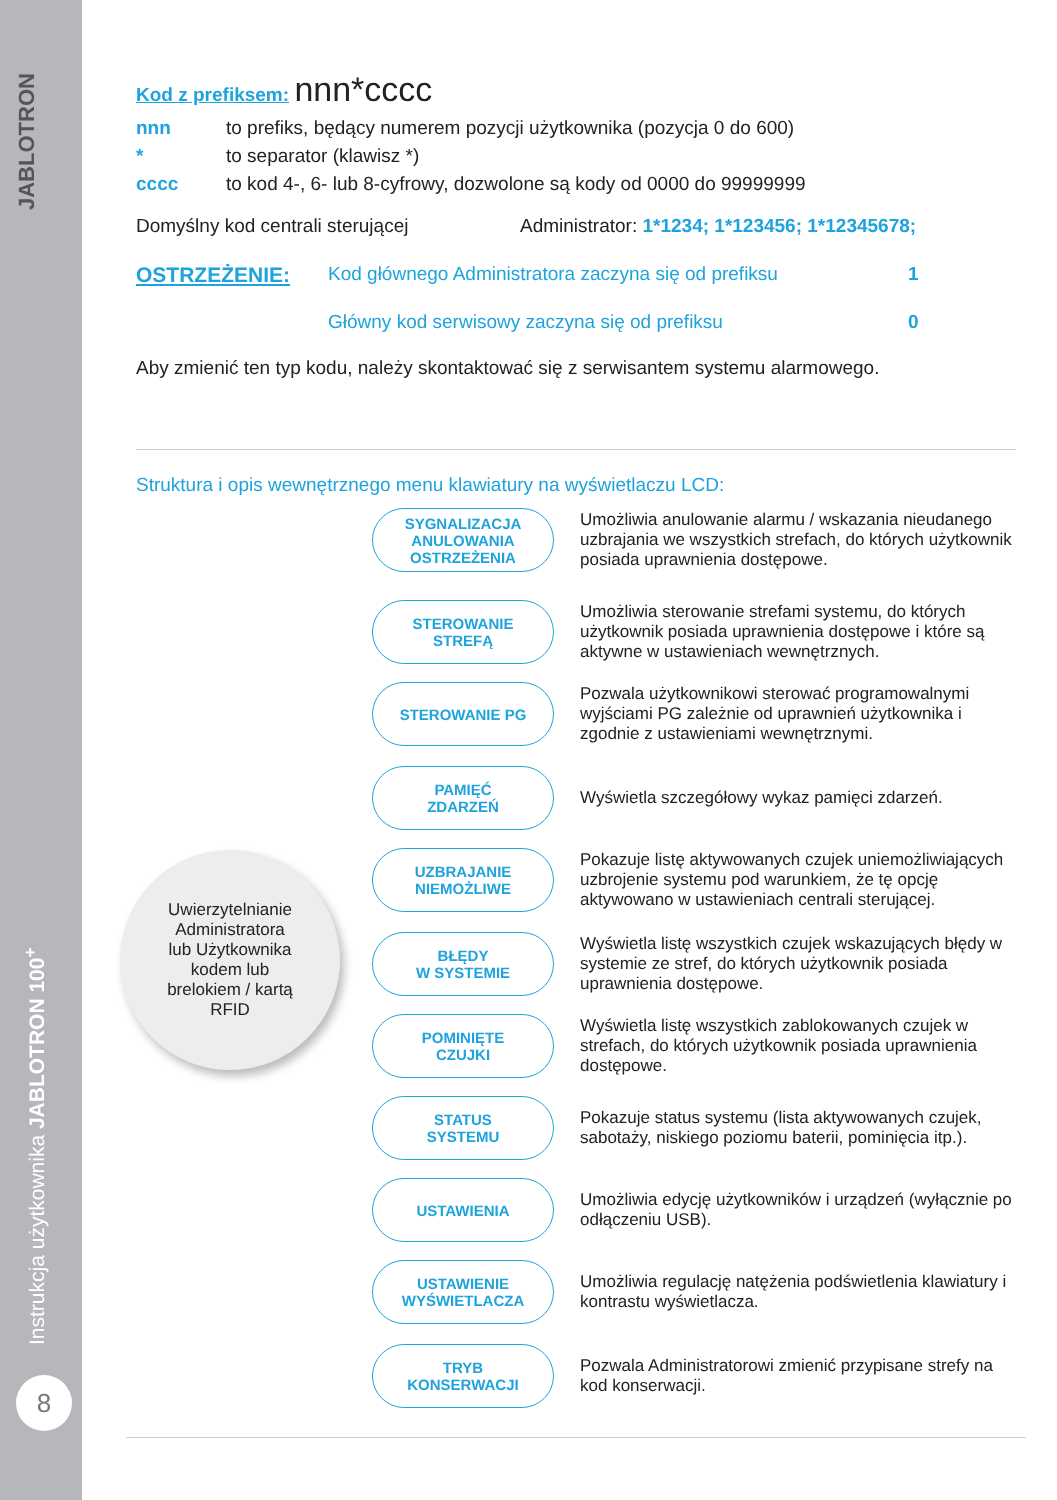JABLOTRON
Instrukcja użytkownika JABLOTRON 100<sup>+</sup>
8
Kod z prefiksem: nnn*cccc
nnn to prefiks, będący numerem pozycji użytkownika (pozycja 0 do 600)
* to separator (klawisz *)
cccc to kod 4-, 6- lub 8-cyfrowy, dozwolone są kody od 0000 do 99999999
Domyślny kod centrali sterującej Administrator: 1*1234; 1*123456; 1*12345678;
OSTRZEŻENIE: Kod głównego Administratora zaczyna się od prefiksu 1
Główny kod serwisowy zaczyna się od prefiksu 0
Aby zmienić ten typ kodu, należy skontaktować się z serwisantem systemu alarmowego.
Struktura i opis wewnętrznego menu klawiatury na wyświetlaczu LCD:
SYGNALIZACJA
ANULOWANIA
OSTRZEŻENIA
Umożliwia anulowanie alarmu / wskazania nieudanego uzbrajania we wszystkich strefach, do których użytkownik posiada uprawnienia dostępowe.
STEROWANIE
STREFĄ
Umożliwia sterowanie strefami systemu, do których użytkownik posiada uprawnienia dostępowe i które są aktywne w ustawieniach wewnętrznych.
STEROWANIE PG
Pozwala użytkownikowi sterować programowalnymi wyjściami PG zależnie od uprawnień użytkownika i zgodnie z ustawieniami wewnętrznymi.
PAMIĘĆ
ZDARZEŃ
Wyświetla szczegółowy wykaz pamięci zdarzeń.
UZBRAJANIE
NIEMOŻLIWE
Pokazuje listę aktywowanych czujek uniemożliwiających uzbrojenie systemu pod warunkiem, że tę opcję aktywowano w ustawieniach centrali sterującej.
BŁĘDY
W SYSTEMIE
Wyświetla listę wszystkich czujek wskazujących błędy w systemie ze stref, do których użytkownik posiada uprawnienia dostępowe.
POMINIĘTE
CZUJKI
Wyświetla listę wszystkich zablokowanych czujek w strefach, do których użytkownik posiada uprawnienia dostępowe.
STATUS
SYSTEMU
Pokazuje status systemu (lista aktywowanych czujek, sabotaży, niskiego poziomu baterii, pominięcia itp.).
USTAWIENIA
Umożliwia edycję użytkowników i urządzeń (wyłącznie po odłączeniu USB).
USTAWIENIE
WYŚWIETLACZA
Umożliwia regulację natężenia podświetlenia klawiatury i kontrastu wyświetlacza.
TRYB
KONSERWACJI
Pozwala Administratorowi zmienić przypisane strefy na kod konserwacji.
Uwierzytelnianie
Administratora
lub Użytkownika
kodem lub
brelokiem / kartą
RFID